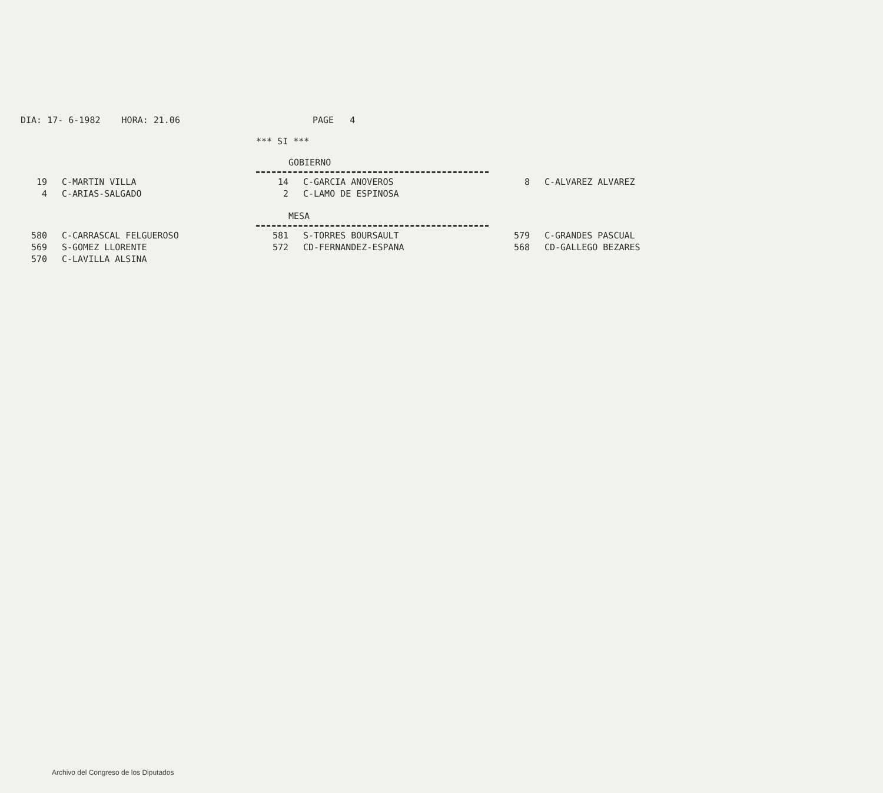DIA: 17- 6-1982 HORA: 21.06 PAGE 4
*** SI ***
GOBIERNO
| 19 | C-MARTIN VILLA | 14 | C-GARCIA ANOVEROS | 8 | C-ALVAREZ ALVAREZ |
| 4 | C-ARIAS-SALGADO | 2 | C-LAMO DE ESPINOSA | | |
MESA
| 580 | C-CARRASCAL FELGUEROSO | 581 | S-TORRES BOURSAULT | 579 | C-GRANDES PASCUAL |
| 569 | S-GOMEZ LLORENTE | 572 | CD-FERNANDEZ-ESPANA | 568 | CD-GALLEGO BEZARES |
| 570 | C-LAVILLA ALSINA | | | | |
Archivo del Congreso de los Diputados